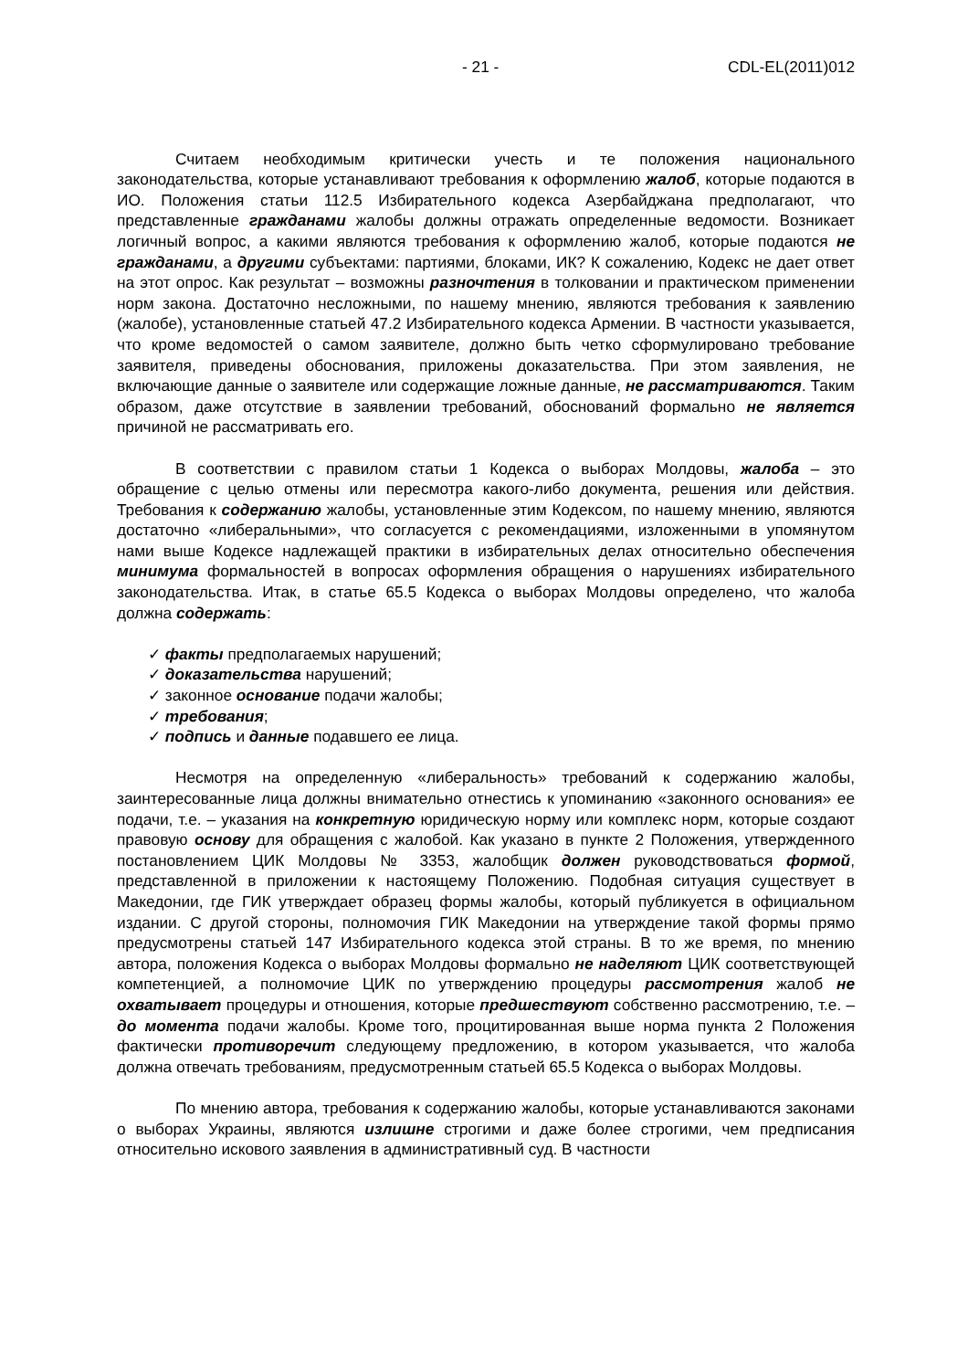- 21 - CDL-EL(2011)012
Считаем необходимым критически учесть и те положения национального законодательства, которые устанавливают требования к оформлению жалоб, которые подаются в ИО. Положения статьи 112.5 Избирательного кодекса Азербайджана предполагают, что представленные гражданами жалобы должны отражать определенные ведомости. Возникает логичный вопрос, а какими являются требования к оформлению жалоб, которые подаются не гражданами, а другими субъектами: партиями, блоками, ИК? К сожалению, Кодекс не дает ответ на этот опрос. Как результат – возможны разночтения в толковании и практическом применении норм закона. Достаточно несложными, по нашему мнению, являются требования к заявлению (жалобе), установленные статьей 47.2 Избирательного кодекса Армении. В частности указывается, что кроме ведомостей о самом заявителе, должно быть четко сформулировано требование заявителя, приведены обоснования, приложены доказательства. При этом заявления, не включающие данные о заявителе или содержащие ложные данные, не рассматриваются. Таким образом, даже отсутствие в заявлении требований, обоснований формально не является причиной не рассматривать его.
В соответствии с правилом статьи 1 Кодекса о выборах Молдовы, жалоба – это обращение с целью отмены или пересмотра какого-либо документа, решения или действия. Требования к содержанию жалобы, установленные этим Кодексом, по нашему мнению, являются достаточно «либеральными», что согласуется с рекомендациями, изложенными в упомянутом нами выше Кодексе надлежащей практики в избирательных делах относительно обеспечения минимума формальностей в вопросах оформления обращения о нарушениях избирательного законодательства. Итак, в статье 65.5 Кодекса о выборах Молдовы определено, что жалоба должна содержать:
✓ факты предполагаемых нарушений;
✓ доказательства нарушений;
✓ законное основание подачи жалобы;
✓ требования;
✓ подпись и данные подавшего ее лица.
Несмотря на определенную «либеральность» требований к содержанию жалобы, заинтересованные лица должны внимательно отнестись к упоминанию «законного основания» ее подачи, т.е. – указания на конкретную юридическую норму или комплекс норм, которые создают правовую основу для обращения с жалобой. Как указано в пункте 2 Положения, утвержденного постановлением ЦИК Молдовы № 3353, жалобщик должен руководствоваться формой, представленной в приложении к настоящему Положению. Подобная ситуация существует в Македонии, где ГИК утверждает образец формы жалобы, который публикуется в официальном издании. С другой стороны, полномочия ГИК Македонии на утверждение такой формы прямо предусмотрены статьей 147 Избирательного кодекса этой страны. В то же время, по мнению автора, положения Кодекса о выборах Молдовы формально не наделяют ЦИК соответствующей компетенцией, а полномочие ЦИК по утверждению процедуры рассмотрения жалоб не охватывает процедуры и отношения, которые предшествуют собственно рассмотрению, т.е. – до момента подачи жалобы. Кроме того, процитированная выше норма пункта 2 Положения фактически противоречит следующему предложению, в котором указывается, что жалоба должна отвечать требованиям, предусмотренным статьей 65.5 Кодекса о выборах Молдовы.
По мнению автора, требования к содержанию жалобы, которые устанавливаются законами о выборах Украины, являются излишне строгими и даже более строгими, чем предписания относительно искового заявления в административный суд. В частности